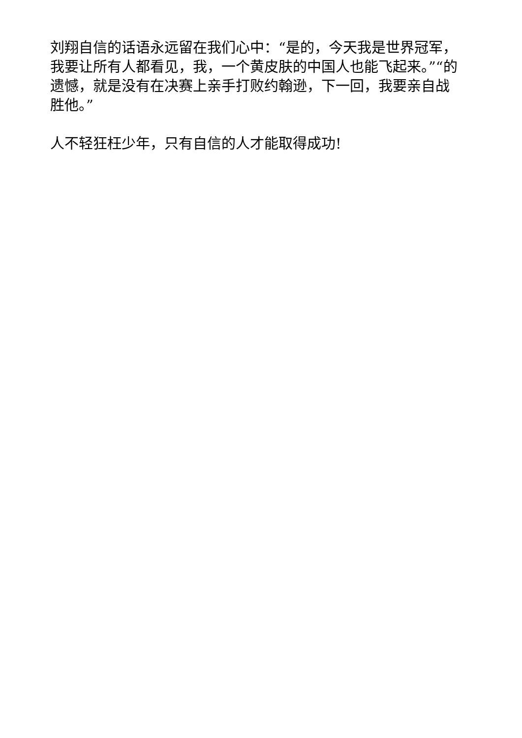刘翔自信的话语永远留在我们心中：“是的，今天我是世界冠军，我要让所有人都看见，我，一个黄皮肤的中国人也能飞起来。”“的遗憾，就是没有在决赛上亲手打败约翰逊，下一回，我要亲自战胜他。”
人不轻狂枉少年，只有自信的人才能取得成功!